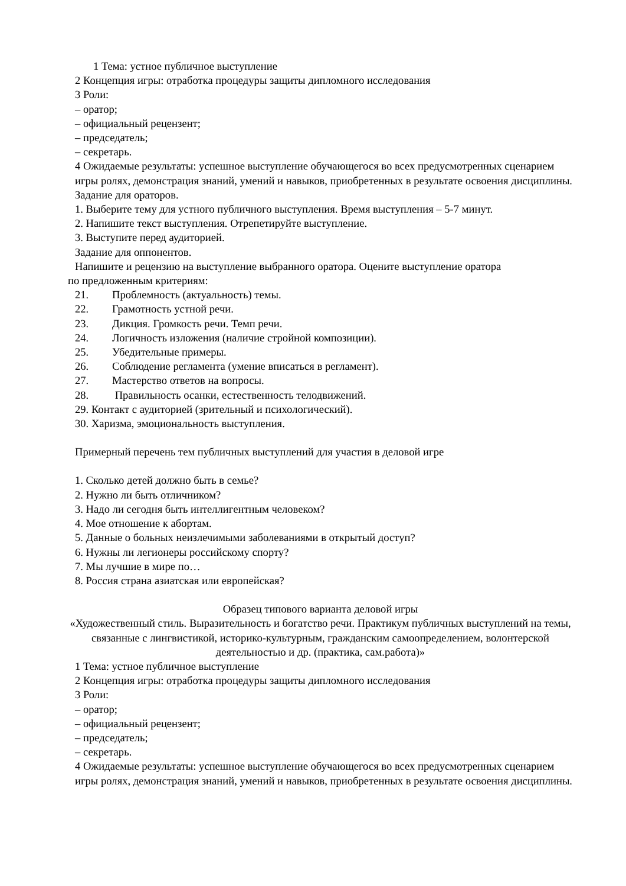1 Тема: устное публичное выступление
2 Концепция игры: отработка процедуры защиты дипломного исследования
3 Роли:
– оратор;
– официальный рецензент;
– председатель;
– секретарь.
4 Ожидаемые результаты: успешное выступление обучающегося во всех предусмотренных сценарием игры ролях, демонстрация знаний, умений и навыков, приобретенных в результате освоения дисциплины.
Задание для ораторов.
1. Выберите тему для устного публичного выступления. Время выступления – 5-7 минут.
2. Напишите текст выступления. Отрепетируйте выступление.
3. Выступите перед аудиторией.
Задание для оппонентов.
Напишите и рецензию на выступление выбранного оратора. Оцените выступление оратора
по предложенным критериям:
21. Проблемность (актуальность) темы.
22. Грамотность устной речи.
23. Дикция. Громкость речи. Темп речи.
24. Логичность изложения (наличие стройной композиции).
25. Убедительные примеры.
26. Соблюдение регламента (умение вписаться в регламент).
27. Мастерство ответов на вопросы.
28. Правильность осанки, естественность телодвижений.
29. Контакт с аудиторией (зрительный и психологический).
30. Харизма, эмоциональность выступления.
Примерный перечень тем публичных выступлений для участия в деловой игре
1. Сколько детей должно быть в семье?
2. Нужно ли быть отличником?
3. Надо ли сегодня быть интеллигентным человеком?
4. Мое отношение к абортам.
5. Данные о больных неизлечимыми заболеваниями в открытый доступ?
6. Нужны ли легионеры российскому спорту?
7. Мы лучшие в мире по…
8. Россия страна азиатская или европейская?
Образец типового варианта деловой игры
«Художественный стиль. Выразительность и богатство речи. Практикум публичных выступлений на темы, связанные с лингвистикой, историко-культурным, гражданским самоопределением, волонтерской деятельностью и др. (практика, сам.работа)»
1 Тема: устное публичное выступление
2 Концепция игры: отработка процедуры защиты дипломного исследования
3 Роли:
– оратор;
– официальный рецензент;
– председатель;
– секретарь.
4 Ожидаемые результаты: успешное выступление обучающегося во всех предусмотренных сценарием игры ролях, демонстрация знаний, умений и навыков, приобретенных в результате освоения дисциплины.